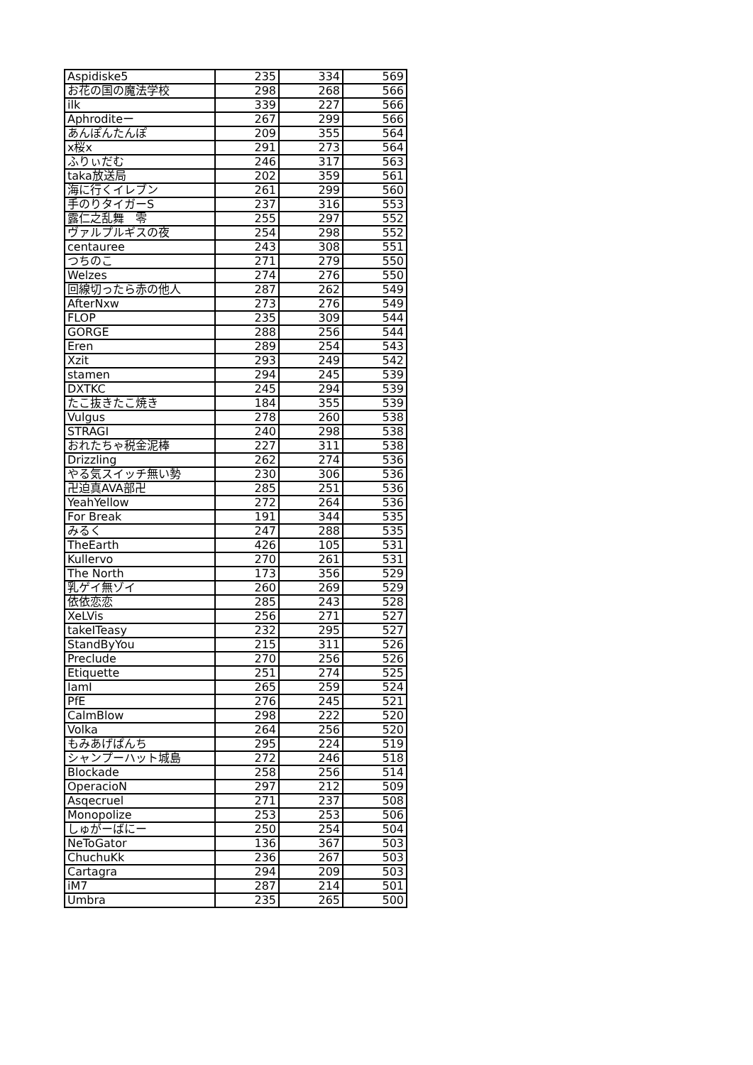| Aspidiske5 | 235 | 334 | 569 |
| お花の国の魔法学校 | 298 | 268 | 566 |
| ilk | 339 | 227 | 566 |
| Aphroditeー | 267 | 299 | 566 |
| あんぽんたんぽ | 209 | 355 | 564 |
| x桜x | 291 | 273 | 564 |
| ふりぃだむ | 246 | 317 | 563 |
| taka放送局 | 202 | 359 | 561 |
| 海に行くイレブン | 261 | 299 | 560 |
| 手のりタイガーS | 237 | 316 | 553 |
| 露仁之乱舞 零 | 255 | 297 | 552 |
| ヴァルプルギスの夜 | 254 | 298 | 552 |
| centauree | 243 | 308 | 551 |
| つちのこ | 271 | 279 | 550 |
| Welzes | 274 | 276 | 550 |
| 回線切ったら赤の他人 | 287 | 262 | 549 |
| AfterNxw | 273 | 276 | 549 |
| FLOP | 235 | 309 | 544 |
| GORGE | 288 | 256 | 544 |
| Eren | 289 | 254 | 543 |
| Xzit | 293 | 249 | 542 |
| stamen | 294 | 245 | 539 |
| DXTKC | 245 | 294 | 539 |
| たこ抜きたこ焼き | 184 | 355 | 539 |
| Vulgus | 278 | 260 | 538 |
| STRAGI | 240 | 298 | 538 |
| おれたちゃ税金泥棒 | 227 | 311 | 538 |
| Drizzling | 262 | 274 | 536 |
| やる気スイッチ無い勢 | 230 | 306 | 536 |
| 卍迫真AVA部卍 | 285 | 251 | 536 |
| YeahYellow | 272 | 264 | 536 |
| For Break | 191 | 344 | 535 |
| みるく | 247 | 288 | 535 |
| TheEarth | 426 | 105 | 531 |
| Kullervo | 270 | 261 | 531 |
| The North | 173 | 356 | 529 |
| 乳ゲイ無ゾイ | 260 | 269 | 529 |
| 依依恋恋 | 285 | 243 | 528 |
| XeLVis | 256 | 271 | 527 |
| takeITeasy | 232 | 295 | 527 |
| StandByYou | 215 | 311 | 526 |
| Preclude | 270 | 256 | 526 |
| Etiquette | 251 | 274 | 525 |
| IamI | 265 | 259 | 524 |
| PfE | 276 | 245 | 521 |
| CalmBlow | 298 | 222 | 520 |
| Volka | 264 | 256 | 520 |
| もみあげぱんち | 295 | 224 | 519 |
| シャンプーハット城島 | 272 | 246 | 518 |
| Blockade | 258 | 256 | 514 |
| OperacioN | 297 | 212 | 509 |
| Asqecruel | 271 | 237 | 508 |
| Monopolize | 253 | 253 | 506 |
| しゅがーばにー | 250 | 254 | 504 |
| NeToGator | 136 | 367 | 503 |
| ChuchuKk | 236 | 267 | 503 |
| Cartagra | 294 | 209 | 503 |
| iM7 | 287 | 214 | 501 |
| Umbra | 235 | 265 | 500 |